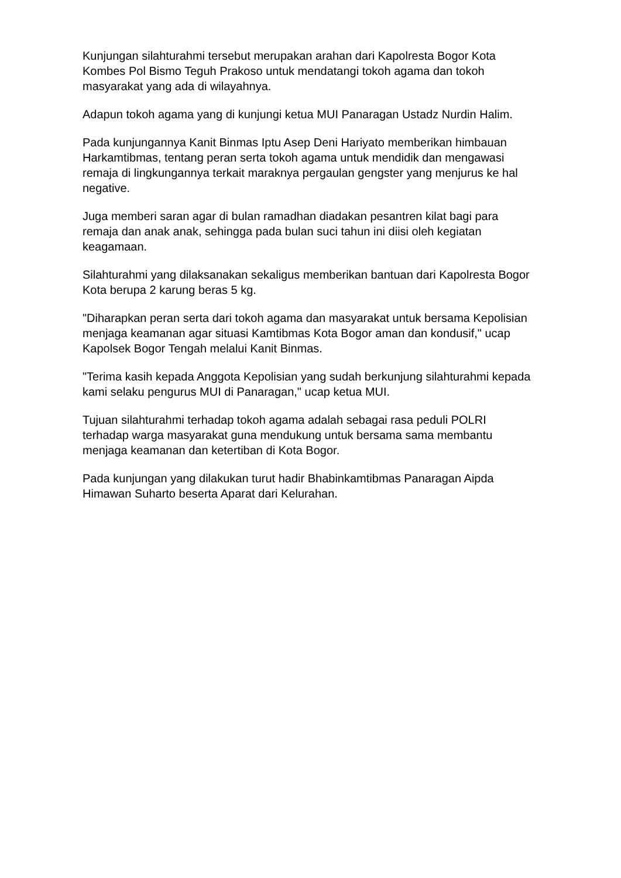Kunjungan silahturahmi tersebut merupakan arahan dari Kapolresta Bogor Kota Kombes Pol Bismo Teguh Prakoso untuk mendatangi tokoh agama dan tokoh masyarakat yang ada di wilayahnya.
Adapun tokoh agama yang di kunjungi ketua MUI Panaragan Ustadz Nurdin Halim.
Pada kunjungannya Kanit Binmas Iptu Asep Deni Hariyato memberikan himbauan Harkamtibmas, tentang peran serta tokoh agama untuk mendidik dan mengawasi remaja di lingkungannya terkait maraknya pergaulan gengster yang menjurus ke hal negative.
Juga memberi saran agar di bulan ramadhan diadakan pesantren kilat bagi para remaja dan anak anak, sehingga pada bulan suci tahun ini diisi oleh kegiatan keagamaan.
Silahturahmi yang dilaksanakan sekaligus memberikan bantuan dari Kapolresta Bogor Kota berupa 2 karung beras 5 kg.
"Diharapkan peran serta dari tokoh agama dan masyarakat untuk bersama Kepolisian menjaga keamanan agar situasi Kamtibmas Kota Bogor aman dan kondusif," ucap Kapolsek Bogor Tengah melalui Kanit Binmas.
"Terima kasih kepada Anggota Kepolisian yang sudah berkunjung silahturahmi kepada kami selaku pengurus MUI di Panaragan," ucap ketua MUI.
Tujuan silahturahmi terhadap tokoh agama adalah sebagai rasa peduli POLRI terhadap warga masyarakat guna mendukung untuk bersama sama membantu menjaga keamanan dan ketertiban di Kota Bogor.
Pada kunjungan yang dilakukan turut hadir Bhabinkamtibmas Panaragan Aipda Himawan Suharto beserta Aparat dari Kelurahan.